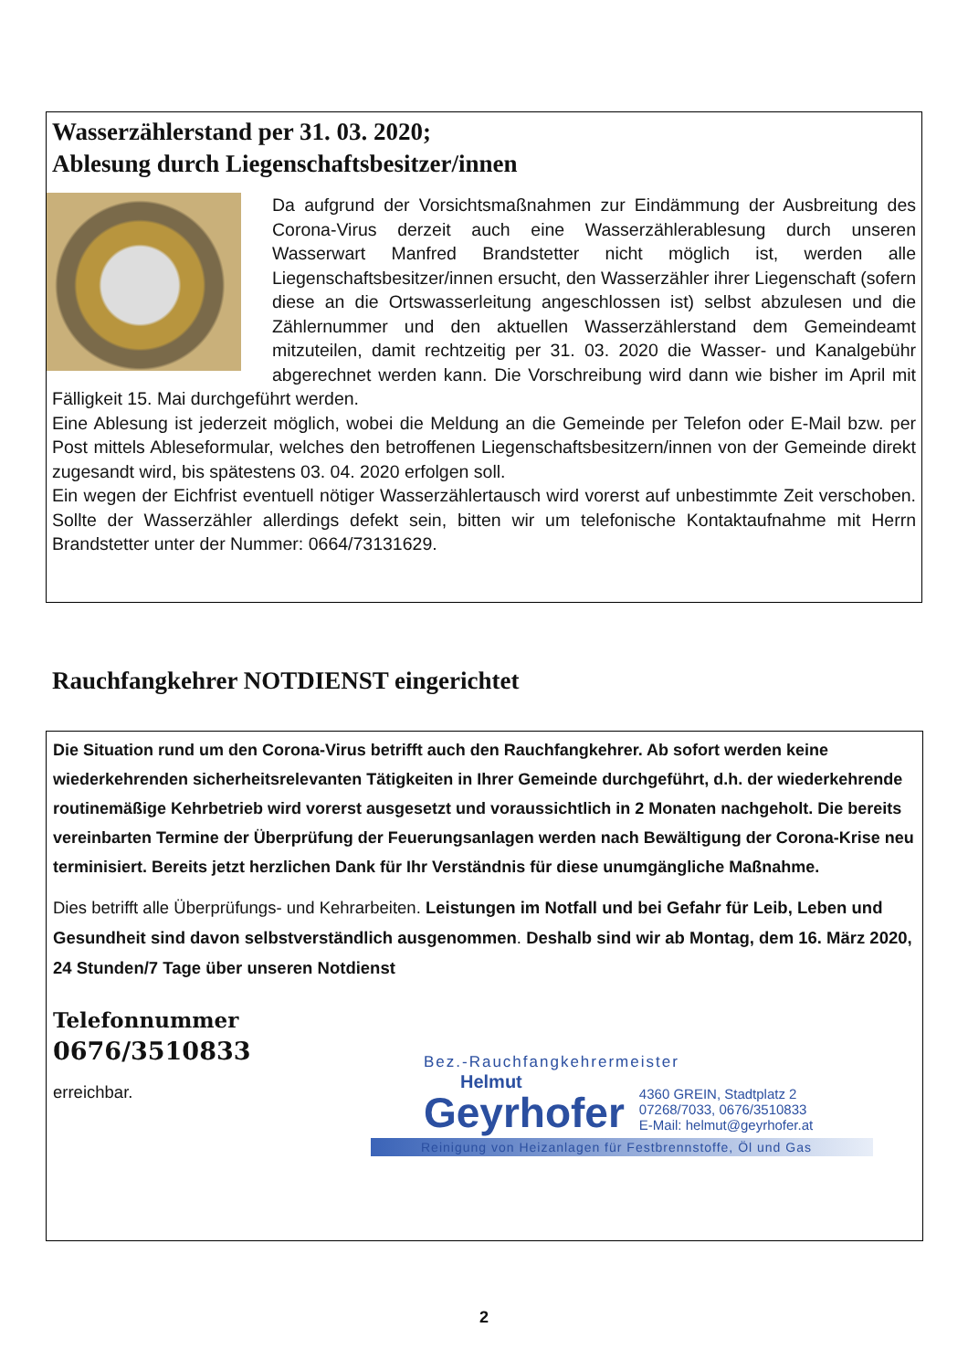Wasserzählerstand per 31. 03. 2020;
Ablesung durch Liegenschaftsbesitzer/innen
Da aufgrund der Vorsichtsmaßnahmen zur Eindämmung der Ausbreitung des Corona-Virus derzeit auch eine Wasserzählerablesung durch unseren Wasserwart Manfred Brandstetter nicht möglich ist, werden alle Liegenschaftsbesitzer/innen ersucht, den Wasserzähler ihrer Liegenschaft (sofern diese an die Ortswasserleitung angeschlossen ist) selbst abzulesen und die Zählernummer und den aktuellen Wasserzählerstand dem Gemeindeamt mitzuteilen, damit rechtzeitig per 31. 03. 2020 die Wasser- und Kanalgebühr abgerechnet werden kann. Die Vorschreibung wird dann wie bisher im April mit Fälligkeit 15. Mai durchgeführt werden.
Eine Ablesung ist jederzeit möglich, wobei die Meldung an die Gemeinde per Telefon oder E-Mail bzw. per Post mittels Ableseformular, welches den betroffenen Liegenschaftsbesitzern/innen von der Gemeinde direkt zugesandt wird, bis spätestens 03. 04. 2020 erfolgen soll.
Ein wegen der Eichfrist eventuell nötiger Wasserzählertausch wird vorerst auf unbestimmte Zeit verschoben. Sollte der Wasserzähler allerdings defekt sein, bitten wir um telefonische Kontaktaufnahme mit Herrn Brandstetter unter der Nummer: 0664/73131629.
Rauchfangkehrer NOTDIENST eingerichtet
Die Situation rund um den Corona-Virus betrifft auch den Rauchfangkehrer. Ab sofort werden keine wiederkehrenden sicherheitsrelevanten Tätigkeiten in Ihrer Gemeinde durchgeführt, d.h. der wiederkehrende routinemäßige Kehrbetrieb wird vorerst ausgesetzt und voraussichtlich in 2 Monaten nachgeholt. Die bereits vereinbarten Termine der Überprüfung der Feuerungsanlagen werden nach Bewältigung der Corona-Krise neu terminisiert. Bereits jetzt herzlichen Dank für Ihr Verständnis für diese unumgängliche Maßnahme.
Dies betrifft alle Überprüfungs- und Kehrarbeiten. Leistungen im Notfall und bei Gefahr für Leib, Leben und Gesundheit sind davon selbstverständlich ausgenommen. Deshalb sind wir ab Montag, dem 16. März 2020, 24 Stunden/7 Tage über unseren Notdienst
Telefonnummer
0676/3510833
erreichbar.
Bez.-Rauchfangkehrermeister
Helmut
Geyrhofer
4360 GREIN, Stadtplatz 2
07268/7033, 0676/3510833
E-Mail: helmut@geyrhofer.at
Reinigung von Heizanlagen für Festbrennstoffe, Öl und Gas
2